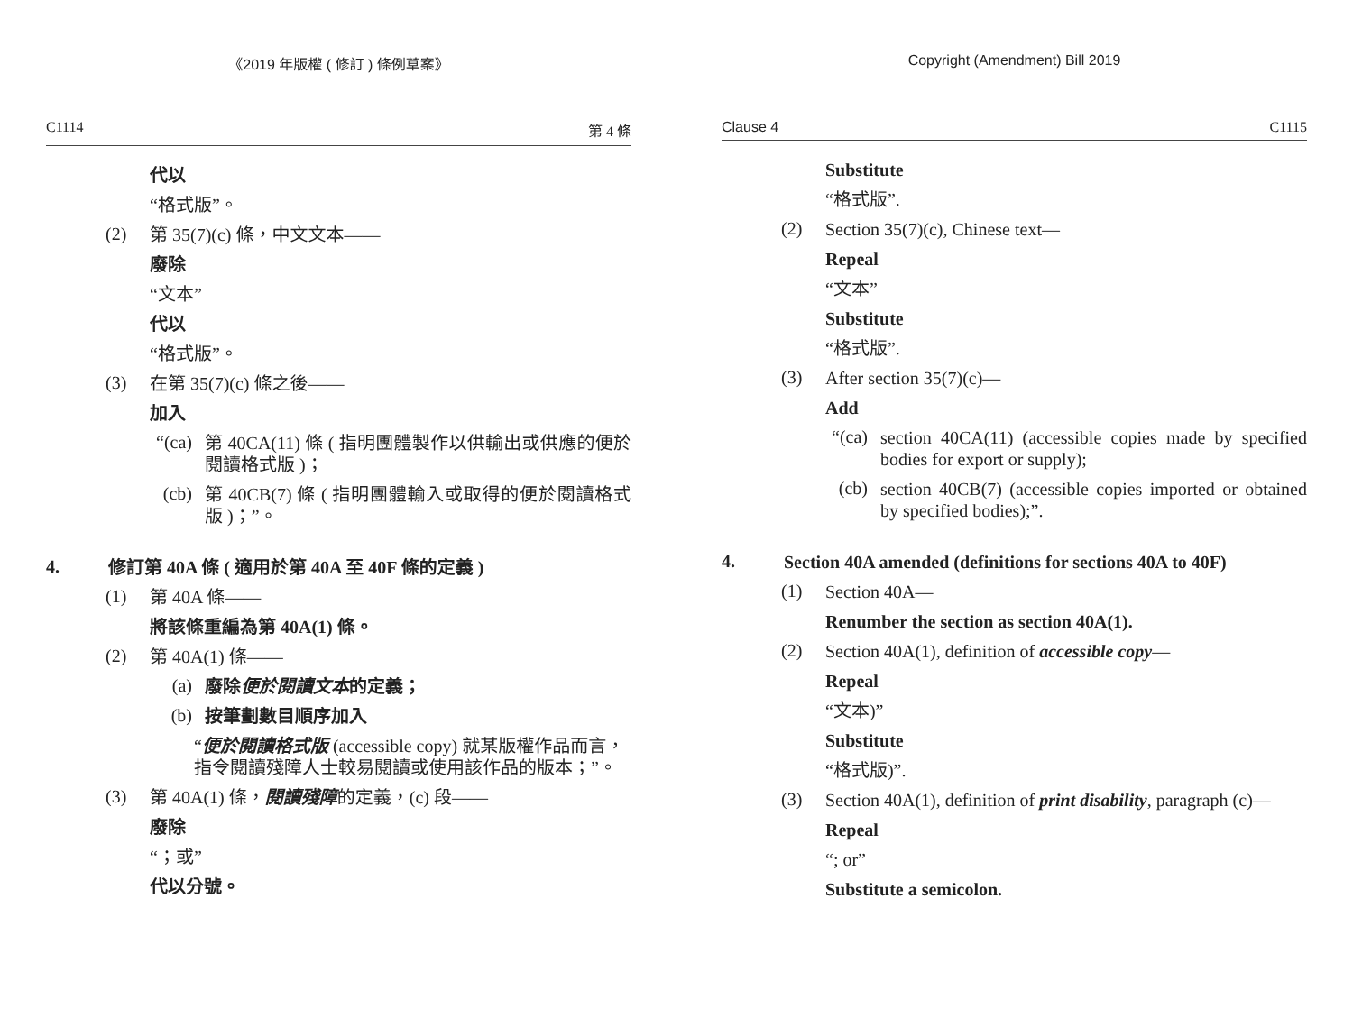《2019 年版權 ( 修訂 ) 條例草案》
C1114 第 4 條
代以
“格式版”。
(2)
第 35(7)(c) 條，中文文本——
廢除
“文本”
代以
“格式版”。
(3)
在第 35(7)(c) 條之後——
加入
“(ca)
第 40CA(11) 條 ( 指明團體製作以供輸出或供應的便於閱讀格式版 )；
(cb)
第 40CB(7) 條 ( 指明團體輸入或取得的便於閱讀格式版 )；”。
4.
修訂第 40A 條 ( 適用於第 40A 至 40F 條的定義 )
(1)
第 40A 條——
將該條重編為第 40A(1) 條。
(2)
第 40A(1) 條——
(a)
廢除便於閱讀文本的定義；
(b)
按筆劃數目順序加入
“便於閱讀格式版 (accessible copy) 就某版權作品而言，指令閱讀殘障人士較易閱讀或使用該作品的版本；”。
(3)
第 40A(1) 條，閱讀殘障的定義，(c) 段——
廢除
“；或”
代以分號。
Copyright (Amendment) Bill 2019
Clause 4 C1115
Substitute
“格式版”.
(2)
Section 35(7)(c), Chinese text—
Repeal
“文本”
Substitute
“格式版”.
(3)
After section 35(7)(c)—
Add
“(ca)
section 40CA(11) (accessible copies made by specified bodies for export or supply);
(cb)
section 40CB(7) (accessible copies imported or obtained by specified bodies);”.
4.
Section 40A amended (definitions for sections 40A to 40F)
(1)
Section 40A—
Renumber the section as section 40A(1).
(2)
Section 40A(1), definition of accessible copy—
Repeal
“文本)”
Substitute
“格式版)”.
(3)
Section 40A(1), definition of print disability, paragraph (c)—
Repeal
“; or”
Substitute a semicolon.